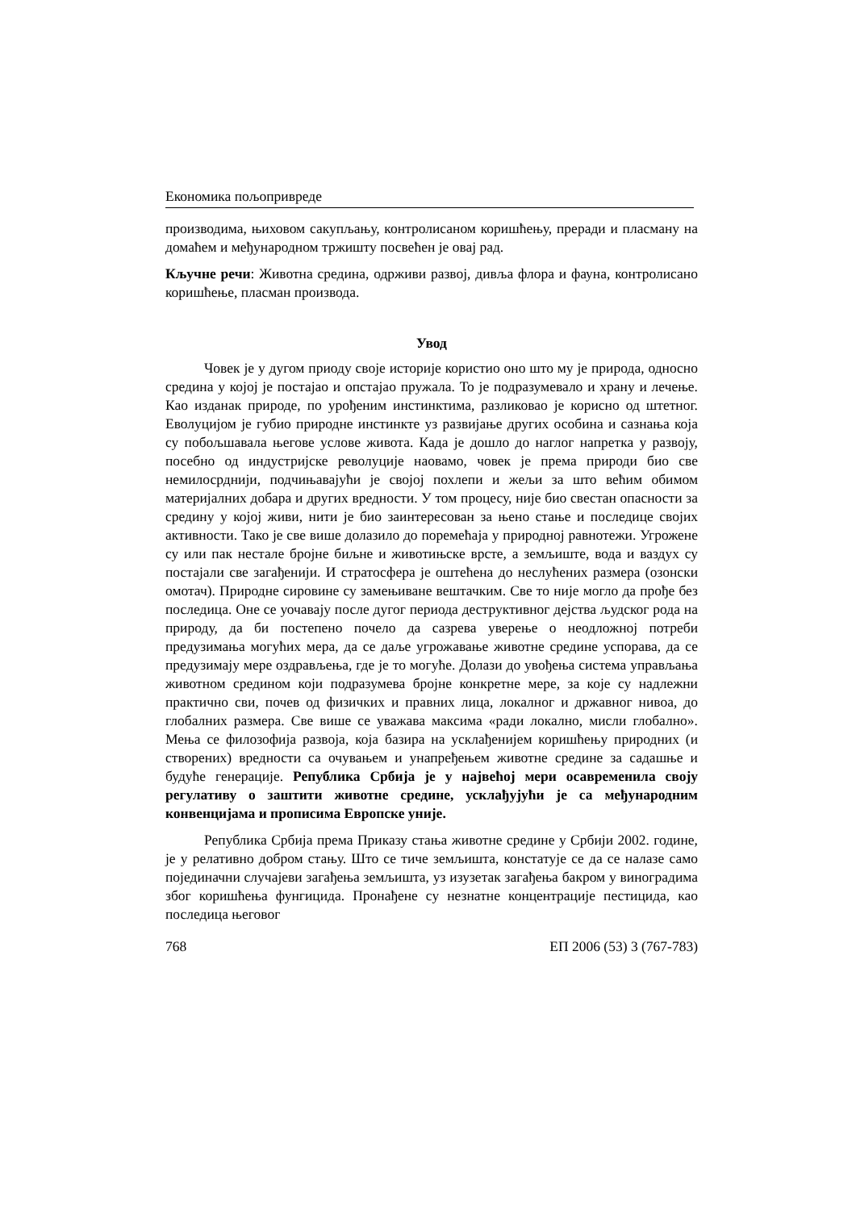Економика пољопривреде
производима, њиховом сакупљању, контролисаном коришћењу, преради и пласману на домаћем и међународном тржишту посвећен је овај рад.
Кључне речи: Животна средина, одрживи развој, дивља флора и фауна, контролисано коришћење, пласман производа.
Увод
Човек је у дугом приоду своје историје користио оно што му је природа, односно средина у којој је постајао и опстајао пружала. То је подразумевало и храну и лечење. Као изданак природе, по урођеним инстинктима, разликовао је корисно од штетног. Еволуцијом је губио природне инстинкте уз развијање других особина и сазнања која су побољшавала његове услове живота. Када је дошло до наглог напретка у развоју, посебно од индустријске револуције наовамо, човек је према природи био све немилосрднији, подчињавајући је својој похлепи и жељи за што већим обимом материјалних добара и других вредности. У том процесу, није био свестан опасности за средину у којој живи, нити је био заинтересован за њено стање и последице својих активности. Тако је све више долазило до поремећаја у природној равнотежи. Угрожене су или пак нестале бројне биљне и животињске врсте, а земљиште, вода и ваздух су постајали све загађенији. И стратосфера је оштећена до неслућених размера (озонски омотач). Природне сировине су замењиване вештачким. Све то није могло да прође без последица. Оне се уочавају после дугог периода деструктивног дејства људског рода на природу, да би постепено почело да сазрева уверење о неодложној потреби предузимања могућих мера, да се даље угрожавање животне средине успорава, да се предузимају мере оздрављења, где је то могуће. Долази до увођења система управљања животном средином који подразумева бројне конкретне мере, за које су надлежни практично сви, почев од физичких и правних лица, локалног и државног нивоа, до глобалних размера. Све више се уважава максима «ради локално, мисли глобално». Мења се филозофија развоја, која базира на усклађенијем коришћењу природних (и створених) вредности са очувањем и унапређењем животне средине за садашње и будуће генерације. Република Србија је у највећој мери осавременила своју регулативу о заштити животне средине, усклађујући је са међународним конвенцијама и прописима Европске уније.
Република Србија према Приказу стања животне средине у Србији 2002. године, је у релативно добром стању. Што се тиче земљишта, констатује се да се налазе само појединачни случајеви загађења земљишта, уз изузетак загађења бакром у виноградима због коришћења фунгицида. Пронађене су незнатне концентрације пестицида, као последица његовог
768 ЕП 2006 (53) 3 (767-783)